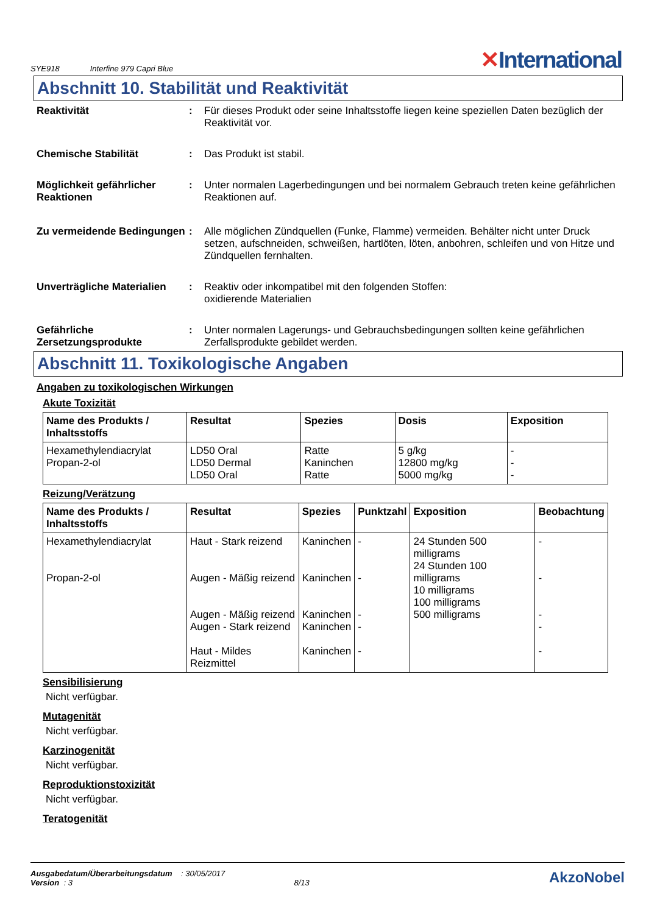SYE918 Interfine 979 Capri Blue
✕International
Abschnitt 10. Stabilität und Reaktivität
Reaktivität : Für dieses Produkt oder seine Inhaltsstoffe liegen keine speziellen Daten bezüglich der Reaktivität vor.
Chemische Stabilität : Das Produkt ist stabil.
Möglichkeit gefährlicher Reaktionen
: Unter normalen Lagerbedingungen und bei normalem Gebrauch treten keine gefährlichen Reaktionen auf.
Zu vermeidende Bedingungen
: Alle möglichen Zündquellen (Funke, Flamme) vermeiden. Behälter nicht unter Druck setzen, aufschneiden, schweißen, hartlöten, löten, anbohren, schleifen und von Hitze und Zündquellen fernhalten.
Unverträgliche Materialien
: Reaktiv oder inkompatibel mit den folgenden Stoffen:
oxidierende Materialien
Gefährliche Zersetzungsprodukte
: Unter normalen Lagerungs- und Gebrauchsbedingungen sollten keine gefährlichen Zerfallsprodukte gebildet werden.
Abschnitt 11. Toxikologische Angaben
Angaben zu toxikologischen Wirkungen
Akute Toxizität
| Name des Produkts / Inhaltsstoffs | Resultat | Spezies | Dosis | Exposition |
| --- | --- | --- | --- | --- |
| Hexamethylendiacrylat Propan-2-ol | LD50 Oral LD50 Dermal LD50 Oral | Ratte Kaninchen Ratte | 5 g/kg 12800 mg/kg 5000 mg/kg | - - - |
Reizung/Verätzung
| Name des Produkts / Inhaltsstoffs | Resultat | Spezies | Punktzahl | Exposition | Beobachtung |
| --- | --- | --- | --- | --- | --- |
| Hexamethylendiacrylat Propan-2-ol | Haut - Stark reizend Augen - Mäßig reizend Augen - Mäßig reizend Augen - Stark reizend Haut - Mildes Reizmittel | Kaninchen Kaninchen Kaninchen Kaninchen Kaninchen | - - - - - | 24 Stunden 500 milligrams 24 Stunden 100 milligrams 10 milligrams 100 milligrams 500 milligrams | - - - - - |
Sensibilisierung
Nicht verfügbar.
Mutagenität
Nicht verfügbar.
Karzinogenität
Nicht verfügbar.
Reproduktionstoxizität
Nicht verfügbar.
Teratogenität
Ausgabedatum/Überarbeitungsdatum : 30/05/2017
Version : 3 8/13
AkzoNobel